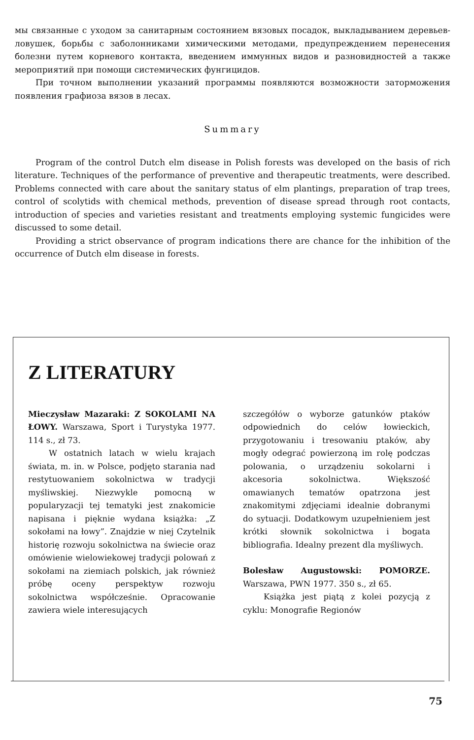мы связанные с уходом за санитарным состоянием вязовых посадок, выкладыванием деревьев-ловушек, борьбы с заболонниками химическими методами, предупреждением перенесения болезни путем корневого контакта, введением иммунных видов и разновидностей а также мероприятий при помощи системических фунгицидов.
При точном выполнении указаний программы появляются возможности заторможения появления графиоза вязов в лесах.
Summary
Program of the control Dutch elm disease in Polish forests was developed on the basis of rich literature. Techniques of the performance of preventive and therapeutic treatments, were described. Problems connected with care about the sanitary status of elm plantings, preparation of trap trees, control of scolytids with chemical methods, prevention of disease spread through root contacts, introduction of species and varieties resistant and treatments employing systemic fungicides were discussed to some detail.
Providing a strict observance of program indications there are chance for the inhibition of the occurrence of Dutch elm disease in forests.
Z LITERATURY
Mieczysław Mazaraki: Z SOKOLAMI NA ŁOWY. Warszawa, Sport i Turystyka 1977. 114 s., zł 73.
W ostatnich latach w wielu krajach świata, m. in. w Polsce, podjęto starania nad restytuowaniem sokolnictwa w tradycji myśliwskiej. Niezwykle pomocną w popularyzacji tej tematyki jest znakomicie napisana i pięknie wydana książka: „Z sokołami na łowy”. Znajdzie w niej Czytelnik historię rozwoju sokolnictwa na świecie oraz omówienie wielowiekowej tradycji polowań z sokołami na ziemiach polskich, jak również próbę oceny perspektyw rozwoju sokolnictwa współcześnie. Opracowanie zawiera wiele interesujących
szczegółów o wyborze gatunków ptaków odpowiednich do celów łowieckich, przygotowaniu i tresowaniu ptaków, aby mogły odegrać powierzoną im rolę podczas polowania, o urządzeniu sokolarni i akcesoria sokolnictwa. Większość omawianych tematów opatrzona jest znakomitymi zdjęciami idealnie dobranymi do sytuacji. Dodatkowym uzupełnieniem jest krótki słownik sokolnictwa i bogata bibliografia. Idealny prezent dla myśliwych.
Bolesław Augustowski: POMORZE. Warszawa, PWN 1977. 350 s., zł 65.
Książka jest piątą z kolei pozycją z cyklu: Monografie Regionów
75